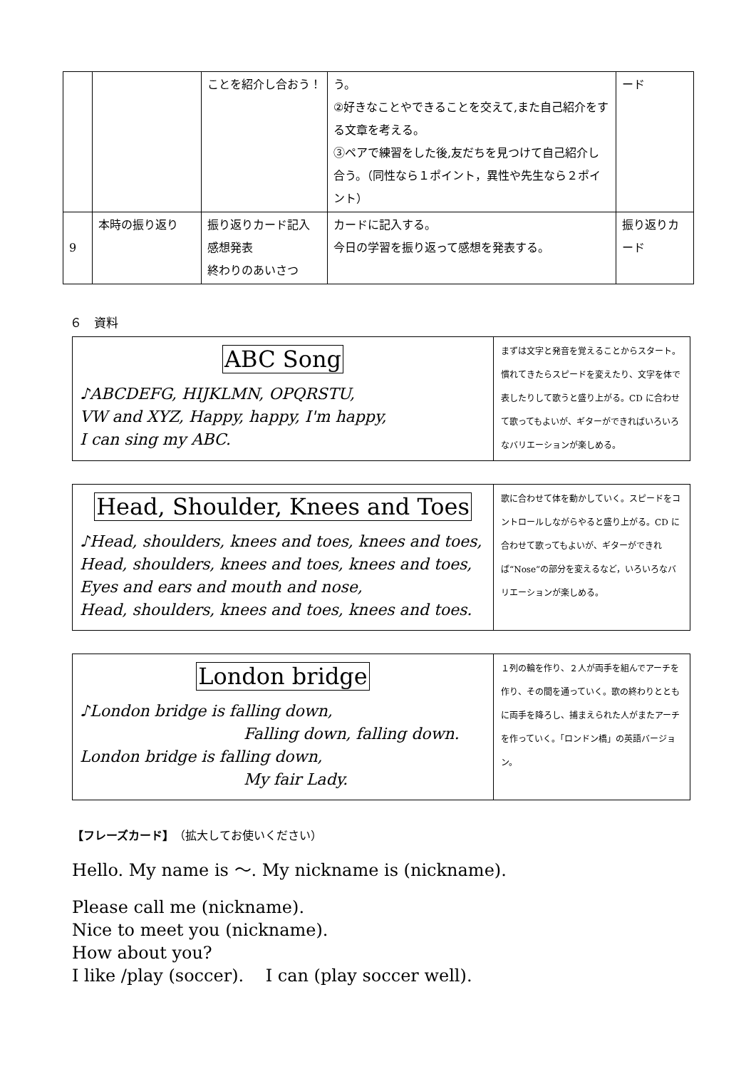| | | ことを紹介し合おう！ | う。 ②好きなことやできることを交えて,また自己紹介をする文章を考える。 ③ペアで練習をした後,友だちを見つけて自己紹介し合う。（同性なら１ポイント，異性や先生なら２ポイント） | ード |
| 9 | 本時の振り返り | 振り返りカード記入 感想発表 終わりのあいさつ | カードに記入する。 今日の学習を振り返って感想を発表する。 | 振り返りカード |
６　資料
| ABC Song ♪ABCDEFG, HIJKLMN, OPQRSTU, VW and XYZ, Happy, happy, I'm happy, I can sing my ABC. | まずは文字と発音を覚えることからスタート。慣れてきたらスピードを変えたり、文字を体で表したりして歌うと盛り上がる。CD に合わせて歌ってもよいが、ギターができればいろいろなバリエーションが楽しめる。 |
| Head, Shoulder, Knees and Toes ♪Head, shoulders, knees and toes, knees and toes, Head, shoulders, knees and toes, knees and toes, Eyes and ears and mouth and nose, Head, shoulders, knees and toes, knees and toes. | 歌に合わせて体を動かしていく。スピードをコントロールしながらやると盛り上がる。CD に合わせて歌ってもよいが、ギターができれば“Nose”の部分を変えるなど，いろいろなバリエーションが楽しめる。 |
| London bridge ♪London bridge is falling down, Falling down, falling down. London bridge is falling down, My fair Lady. | １列の輪を作り、２人が両手を組んでアーチを作り、その間を通っていく。歌の終わりとともに両手を降ろし、捕まえられた人がまたアーチを作っていく。「ロンドン橋」の英語バージョン。 |
【フレーズカード】（拡大してお使いください）
Hello. My name is ～. My nickname is (nickname).
Please call me (nickname).
Nice to meet you (nickname).
How about you?
I like /play (soccer). I can (play soccer well).